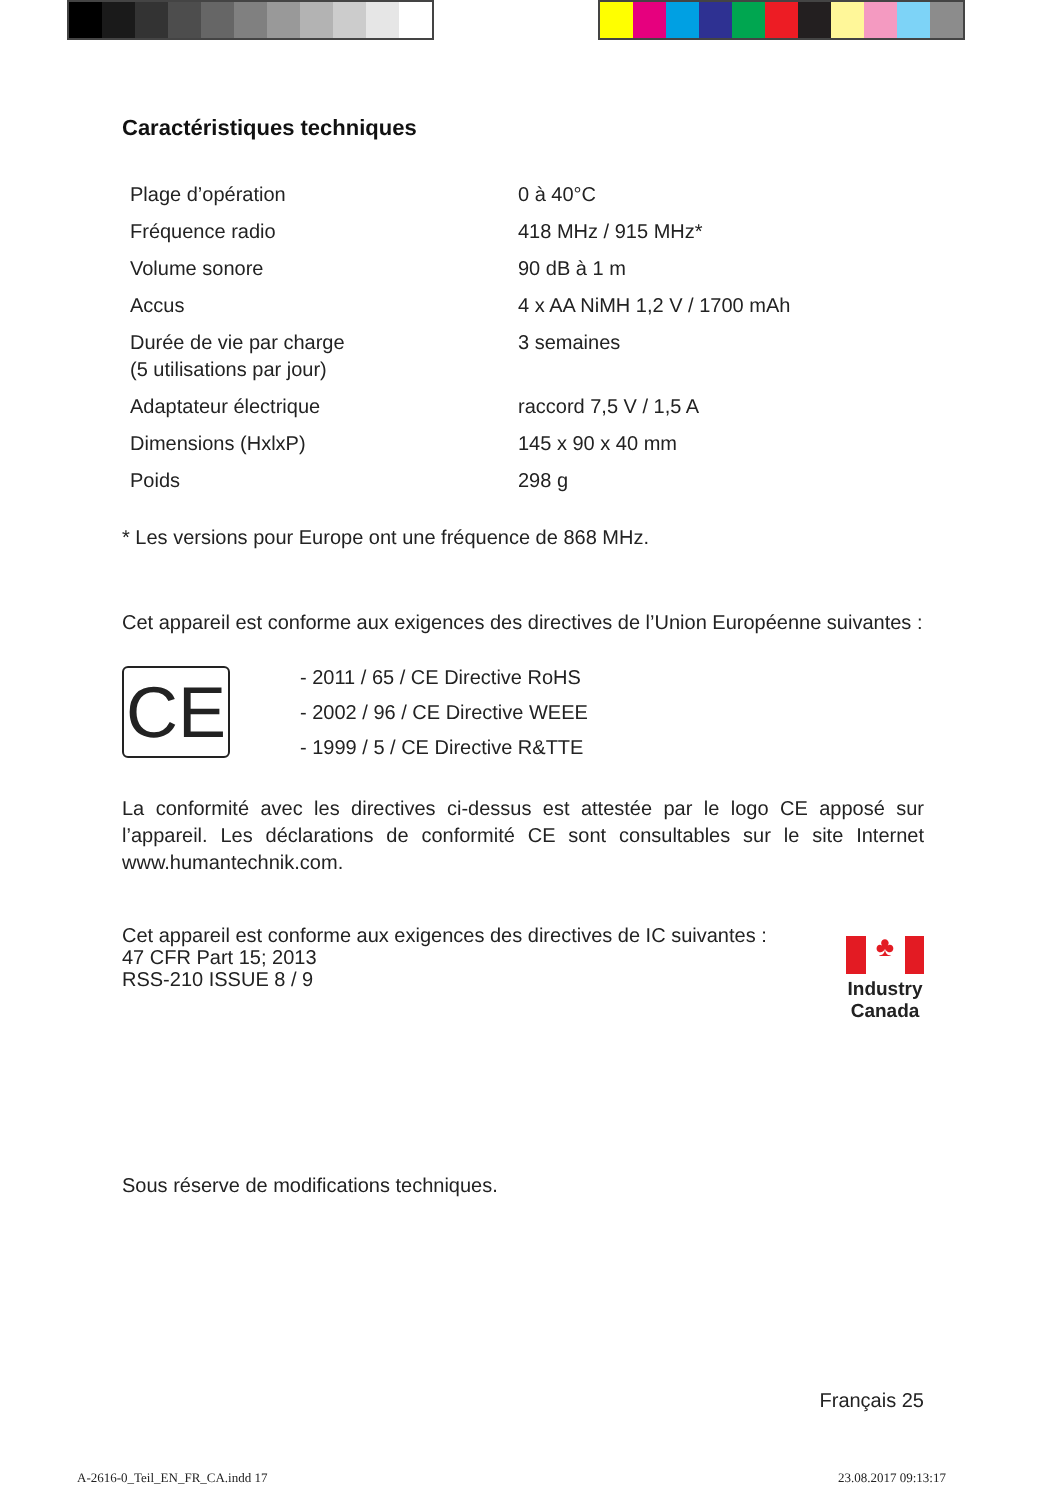Caractéristiques techniques
| Plage d’opération | 0 à 40°C |
| Fréquence radio | 418 MHz / 915 MHz* |
| Volume sonore | 90 dB à 1 m |
| Accus | 4 x AA NiMH 1,2 V / 1700 mAh |
| Durée de vie par charge (5 utilisations par jour) | 3 semaines |
| Adaptateur électrique | raccord 7,5 V / 1,5 A |
| Dimensions (HxlxP) | 145 x 90 x 40 mm |
| Poids | 298 g |
* Les versions pour Europe ont une fréquence de 868 MHz.
Cet appareil est conforme aux exigences des directives de l’Union Européenne suivantes :
CE
- 2011 / 65 / CE Directive RoHS
- 2002 / 96 / CE Directive WEEE
- 1999 / 5 / CE Directive R&TTE
La conformité avec les directives ci-dessus est attestée par le logo CE apposé sur l’appareil. Les déclarations de conformité CE sont consultables sur le site Internet www.humantechnik.com.
♣
Industry
Canada
Cet appareil est conforme aux exigences des directives de IC suivantes :
47 CFR Part 15; 2013
RSS-210 ISSUE 8 / 9
Sous réserve de modifications techniques.
Français 25
A-2616-0_Teil_EN_FR_CA.indd 17 23.08.2017 09:13:17